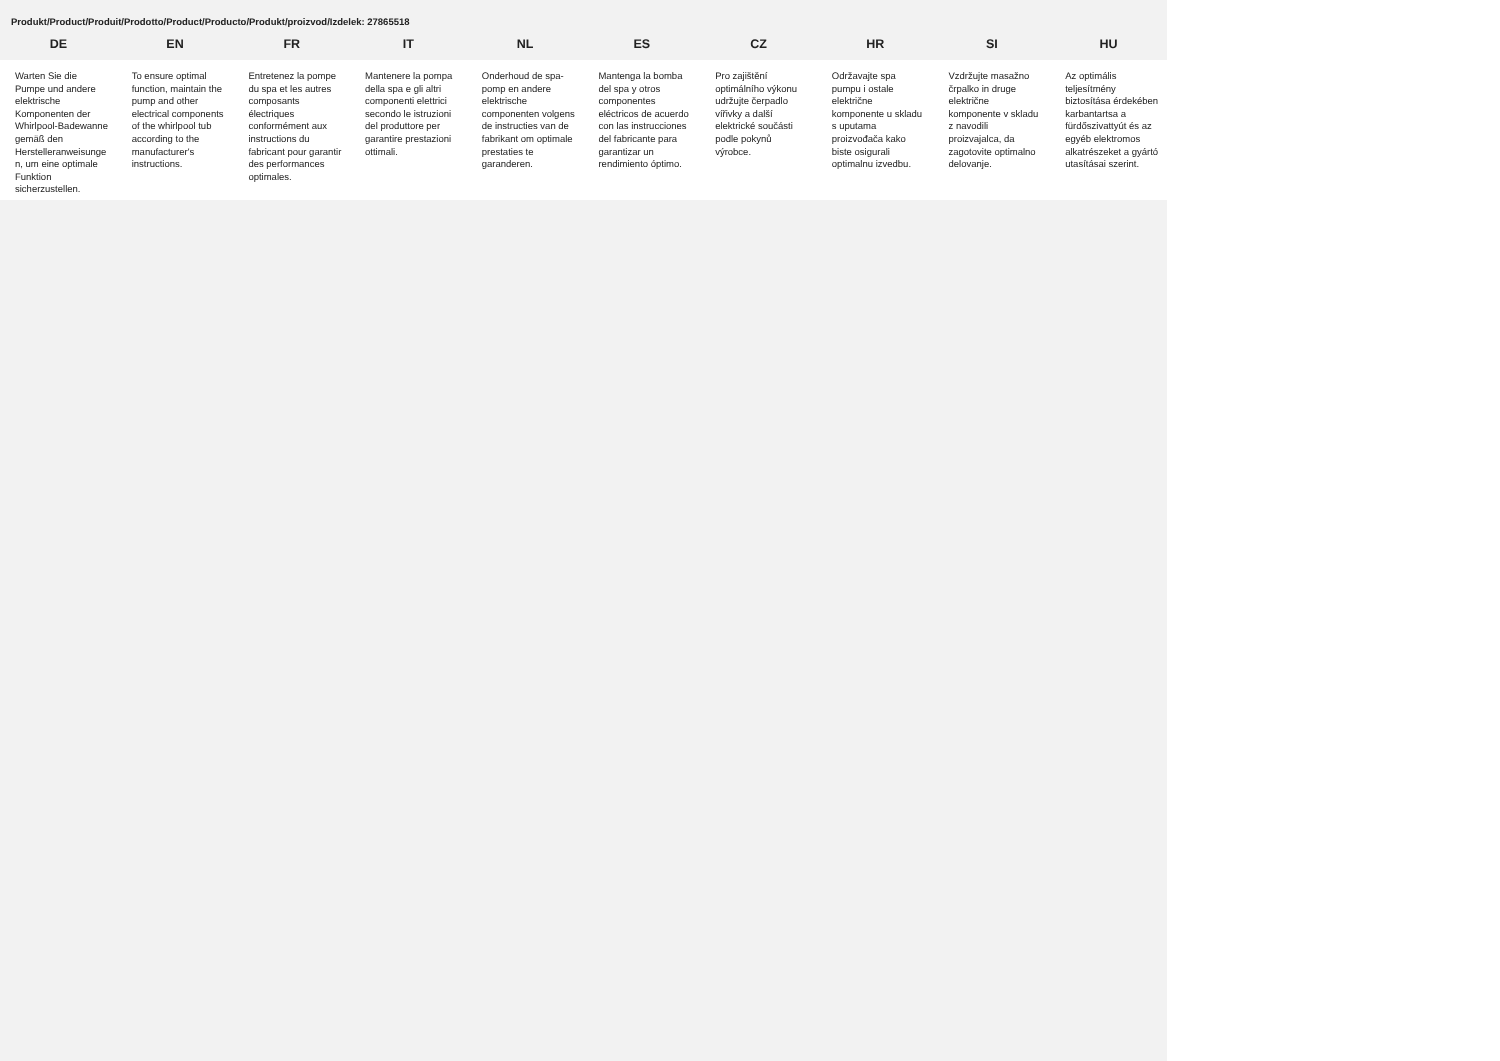Produkt/Product/Produit/Prodotto/Product/Producto/Produkt/proizvod/Izdelek: 27865518
| DE | EN | FR | IT | NL | ES | CZ | HR | SI | HU |
| --- | --- | --- | --- | --- | --- | --- | --- | --- | --- |
| Warten Sie die Pumpe und andere elektrische Komponenten der Whirlpool-Badewanne gemäß den Herstelleranweisunge n, um eine optimale Funktion sicherzustellen. | To ensure optimal function, maintain the pump and other electrical components of the whirlpool tub according to the manufacturer's instructions. | Entretenez la pompe du spa et les autres composants électriques conformément aux instructions du fabricant pour garantir des performances optimales. | Mantenere la pompa della spa e gli altri componenti elettrici secondo le istruzioni del produttore per garantire prestazioni ottimali. | Onderhoud de spa-pomp en andere elektrische componenten volgens de instructies van de fabrikant om optimale prestaties te garanderen. | Mantenga la bomba del spa y otros componentes eléctricos de acuerdo con las instrucciones del fabricante para garantizar un rendimiento óptimo. | Pro zajištění optimálního výkonu udržujte čerpadlo vířivky a další elektrické součásti podle pokynů výrobce. | Održavajte spa pumpu i ostale električne komponente u skladu s uputama proizvođača kako biste osigurali optimalnu izvedbu. | Vzdržujte masažno črpalko in druge električne komponente v skladu z navodili proizvajalca, da zagotovite optimalno delovanje. | Az optimális teljesítmény biztosítása érdekében karbantartsa a fürdőszivattyút és az egyéb elektromos alkatrészeket a gyártó utasításai szerint. |